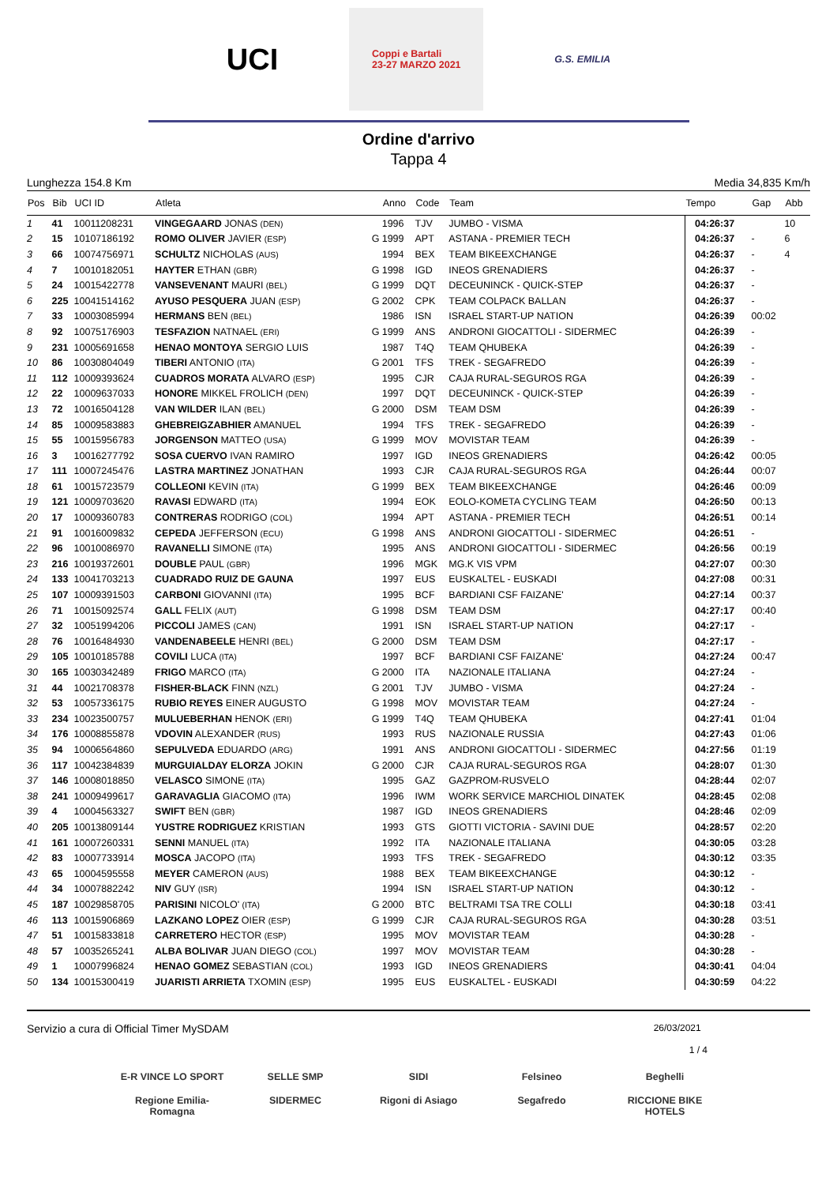UCI
Coppi e Bartali
23-27 MARZO 2021
G.S. EMILIA
Ordine d'arrivo
Tappa 4
Lunghezza 154.8 Km Media 34,835 Km/h
| Pos | Bib | UCI ID | Atleta | | Anno | Code | Team | Tempo | Gap | Abb |
| --- | --- | --- | --- | --- | --- | --- | --- | --- | --- | --- |
| 1 | 41 | 10011208231 | VINGEGAARD JONAS (DEN) | | 1996 | TJV | JUMBO - VISMA | 04:26:37 | | 10 |
| 2 | 15 | 10107186192 | ROMO OLIVER JAVIER (ESP) | G | 1999 | APT | ASTANA - PREMIER TECH | 04:26:37 | - | 6 |
| 3 | 66 | 10074756971 | SCHULTZ NICHOLAS (AUS) | | 1994 | BEX | TEAM BIKEEXCHANGE | 04:26:37 | - | 4 |
| 4 | 7 | 10010182051 | HAYTER ETHAN (GBR) | G | 1998 | IGD | INEOS GRENADIERS | 04:26:37 | - | |
| 5 | 24 | 10015422778 | VANSEVENANT MAURI (BEL) | G | 1999 | DQT | DECEUNINCK - QUICK-STEP | 04:26:37 | - | |
| 6 | 225 | 10041514162 | AYUSO PESQUERA JUAN (ESP) | G | 2002 | CPK | TEAM COLPACK BALLAN | 04:26:37 | - | |
| 7 | 33 | 10003085994 | HERMANS BEN (BEL) | | 1986 | ISN | ISRAEL START-UP NATION | 04:26:39 | 00:02 | |
| 8 | 92 | 10075176903 | TESFAZION NATNAEL (ERI) | G | 1999 | ANS | ANDRONI GIOCATTOLI - SIDERMEC | 04:26:39 | - | |
| 9 | 231 | 10005691658 | HENAO MONTOYA SERGIO LUIS | | 1987 | T4Q | TEAM QHUBEKA | 04:26:39 | - | |
| 10 | 86 | 10030804049 | TIBERI ANTONIO (ITA) | G | 2001 | TFS | TREK - SEGAFREDO | 04:26:39 | - | |
| 11 | 112 | 10009393624 | CUADROS MORATA ALVARO (ESP) | | 1995 | CJR | CAJA RURAL-SEGUROS RGA | 04:26:39 | - | |
| 12 | 22 | 10009637033 | HONORE MIKKEL FROLICH (DEN) | | 1997 | DQT | DECEUNINCK - QUICK-STEP | 04:26:39 | - | |
| 13 | 72 | 10016504128 | VAN WILDER ILAN (BEL) | G | 2000 | DSM | TEAM DSM | 04:26:39 | - | |
| 14 | 85 | 10009583883 | GHEBREIGZABHIER AMANUEL | | 1994 | TFS | TREK - SEGAFREDO | 04:26:39 | - | |
| 15 | 55 | 10015956783 | JORGENSON MATTEO (USA) | G | 1999 | MOV | MOVISTAR TEAM | 04:26:39 | - | |
| 16 | 3 | 10016277792 | SOSA CUERVO IVAN RAMIRO | | 1997 | IGD | INEOS GRENADIERS | 04:26:42 | 00:05 | |
| 17 | 111 | 10007245476 | LASTRA MARTINEZ JONATHAN | | 1993 | CJR | CAJA RURAL-SEGUROS RGA | 04:26:44 | 00:07 | |
| 18 | 61 | 10015723579 | COLLEONI KEVIN (ITA) | G | 1999 | BEX | TEAM BIKEEXCHANGE | 04:26:46 | 00:09 | |
| 19 | 121 | 10009703620 | RAVASI EDWARD (ITA) | | 1994 | EOK | EOLO-KOMETA CYCLING TEAM | 04:26:50 | 00:13 | |
| 20 | 17 | 10009360783 | CONTRERAS RODRIGO (COL) | | 1994 | APT | ASTANA - PREMIER TECH | 04:26:51 | 00:14 | |
| 21 | 91 | 10016009832 | CEPEDA JEFFERSON (ECU) | G | 1998 | ANS | ANDRONI GIOCATTOLI - SIDERMEC | 04:26:51 | - | |
| 22 | 96 | 10010086970 | RAVANELLI SIMONE (ITA) | | 1995 | ANS | ANDRONI GIOCATTOLI - SIDERMEC | 04:26:56 | 00:19 | |
| 23 | 216 | 10019372601 | DOUBLE PAUL (GBR) | | 1996 | MGK | MG.K VIS VPM | 04:27:07 | 00:30 | |
| 24 | 133 | 10041703213 | CUADRADO RUIZ DE GAUNA | | 1997 | EUS | EUSKALTEL - EUSKADI | 04:27:08 | 00:31 | |
| 25 | 107 | 10009391503 | CARBONI GIOVANNI (ITA) | | 1995 | BCF | BARDIANI CSF FAIZANE' | 04:27:14 | 00:37 | |
| 26 | 71 | 10015092574 | GALL FELIX (AUT) | G | 1998 | DSM | TEAM DSM | 04:27:17 | 00:40 | |
| 27 | 32 | 10051994206 | PICCOLI JAMES (CAN) | | 1991 | ISN | ISRAEL START-UP NATION | 04:27:17 | - | |
| 28 | 76 | 10016484930 | VANDENABEELE HENRI (BEL) | G | 2000 | DSM | TEAM DSM | 04:27:17 | - | |
| 29 | 105 | 10010185788 | COVILI LUCA (ITA) | | 1997 | BCF | BARDIANI CSF FAIZANE' | 04:27:24 | 00:47 | |
| 30 | 165 | 10030342489 | FRIGO MARCO (ITA) | G | 2000 | ITA | NAZIONALE ITALIANA | 04:27:24 | - | |
| 31 | 44 | 10021708378 | FISHER-BLACK FINN (NZL) | G | 2001 | TJV | JUMBO - VISMA | 04:27:24 | - | |
| 32 | 53 | 10057336175 | RUBIO REYES EINER AUGUSTO | G | 1998 | MOV | MOVISTAR TEAM | 04:27:24 | - | |
| 33 | 234 | 10023500757 | MULUEBERHAN HENOK (ERI) | G | 1999 | T4Q | TEAM QHUBEKA | 04:27:41 | 01:04 | |
| 34 | 176 | 10008855878 | VDOVIN ALEXANDER (RUS) | | 1993 | RUS | NAZIONALE RUSSIA | 04:27:43 | 01:06 | |
| 35 | 94 | 10006564860 | SEPULVEDA EDUARDO (ARG) | | 1991 | ANS | ANDRONI GIOCATTOLI - SIDERMEC | 04:27:56 | 01:19 | |
| 36 | 117 | 10042384839 | MURGUIALDAY ELORZA JOKIN | G | 2000 | CJR | CAJA RURAL-SEGUROS RGA | 04:28:07 | 01:30 | |
| 37 | 146 | 10008018850 | VELASCO SIMONE (ITA) | | 1995 | GAZ | GAZPROM-RUSVELO | 04:28:44 | 02:07 | |
| 38 | 241 | 10009499617 | GARAVAGLIA GIACOMO (ITA) | | 1996 | IWM | WORK SERVICE MARCHIOL DINATEK | 04:28:45 | 02:08 | |
| 39 | 4 | 10004563327 | SWIFT BEN (GBR) | | 1987 | IGD | INEOS GRENADIERS | 04:28:46 | 02:09 | |
| 40 | 205 | 10013809144 | YUSTRE RODRIGUEZ KRISTIAN | | 1993 | GTS | GIOTTI VICTORIA - SAVINI DUE | 04:28:57 | 02:20 | |
| 41 | 161 | 10007260331 | SENNI MANUEL (ITA) | | 1992 | ITA | NAZIONALE ITALIANA | 04:30:05 | 03:28 | |
| 42 | 83 | 10007733914 | MOSCA JACOPO (ITA) | | 1993 | TFS | TREK - SEGAFREDO | 04:30:12 | 03:35 | |
| 43 | 65 | 10004595558 | MEYER CAMERON (AUS) | | 1988 | BEX | TEAM BIKEEXCHANGE | 04:30:12 | - | |
| 44 | 34 | 10007882242 | NIV GUY (ISR) | | 1994 | ISN | ISRAEL START-UP NATION | 04:30:12 | - | |
| 45 | 187 | 10029858705 | PARISINI NICOLO' (ITA) | G | 2000 | BTC | BELTRAMI TSA TRE COLLI | 04:30:18 | 03:41 | |
| 46 | 113 | 10015906869 | LAZKANO LOPEZ OIER (ESP) | G | 1999 | CJR | CAJA RURAL-SEGUROS RGA | 04:30:28 | 03:51 | |
| 47 | 51 | 10015833818 | CARRETERO HECTOR (ESP) | | 1995 | MOV | MOVISTAR TEAM | 04:30:28 | - | |
| 48 | 57 | 10035265241 | ALBA BOLIVAR JUAN DIEGO (COL) | | 1997 | MOV | MOVISTAR TEAM | 04:30:28 | - | |
| 49 | 1 | 10007996824 | HENAO GOMEZ SEBASTIAN (COL) | | 1993 | IGD | INEOS GRENADIERS | 04:30:41 | 04:04 | |
| 50 | 134 | 10015300419 | JUARISTI ARRIETA TXOMIN (ESP) | | 1995 | EUS | EUSKALTEL - EUSKADI | 04:30:59 | 04:22 | |
Servizio a cura di Official Timer MySDAM 26/03/2021
1 / 4
E-R VINCE LO SPORT
SELLE SMP
SIDI
Felsineo
Beghelli
Regione Emilia-Romagna
SIDERMEC
Rigoni di Asiago
Segafredo
RICCIONE BIKE HOTELS